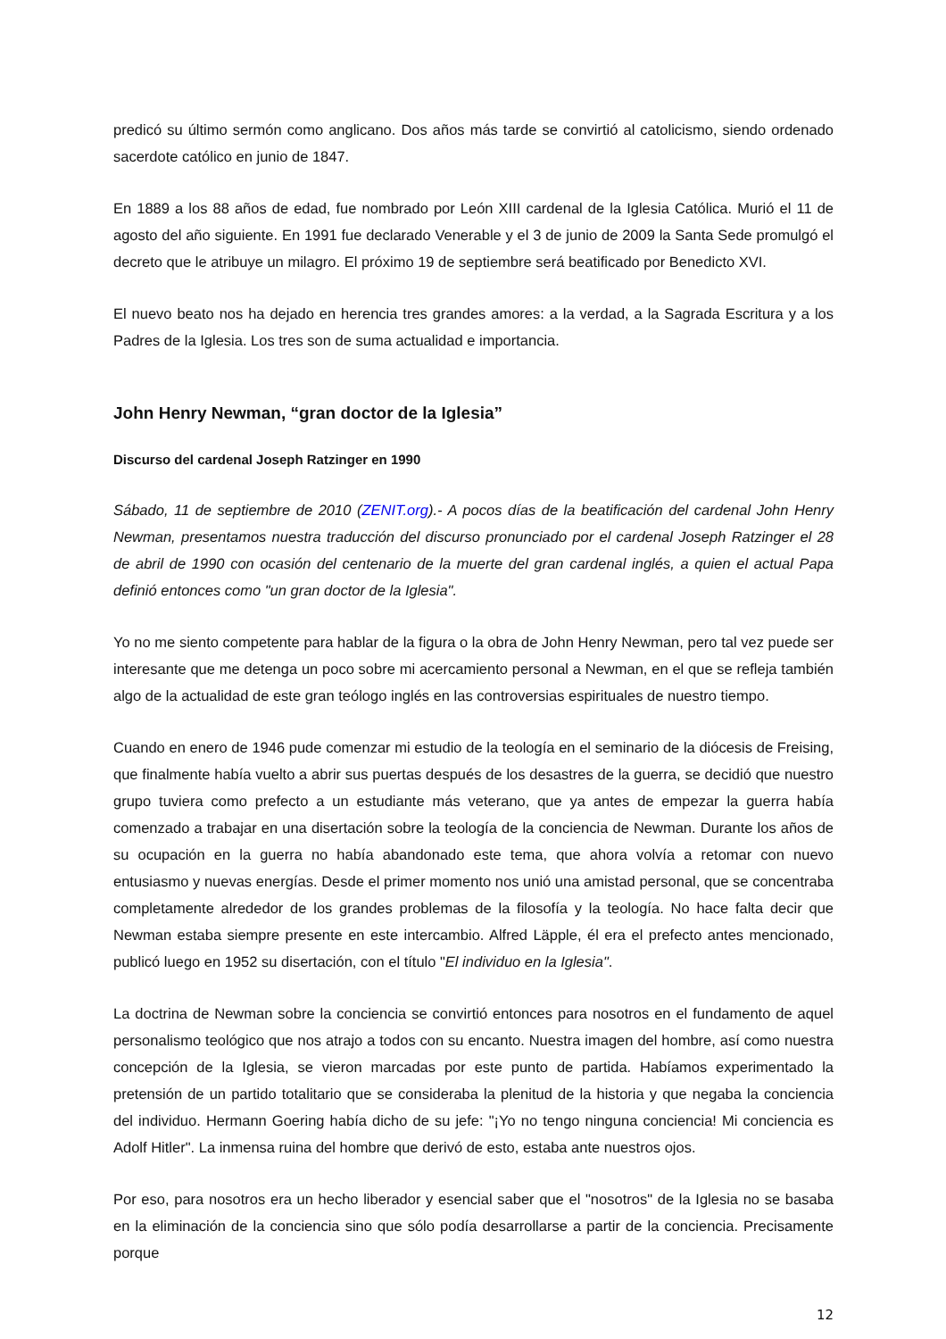predicó su último sermón como anglicano. Dos años más tarde se convirtió al catolicismo, siendo ordenado sacerdote católico en junio de 1847.
En 1889 a los 88 años de edad, fue nombrado por León XIII cardenal de la Iglesia Católica. Murió el 11 de agosto del año siguiente. En 1991 fue declarado Venerable y el 3 de junio de 2009 la Santa Sede promulgó el decreto que le atribuye un milagro. El próximo 19 de septiembre será beatificado por Benedicto XVI.
El nuevo beato nos ha dejado en herencia tres grandes amores: a la verdad, a la Sagrada Escritura y a los Padres de la Iglesia. Los tres son de suma actualidad e importancia.
John Henry Newman, “gran doctor de la Iglesia”
Discurso del cardenal Joseph Ratzinger en 1990
Sábado, 11 de septiembre de 2010 (ZENIT.org).- A pocos días de la beatificación del cardenal John Henry Newman, presentamos nuestra traducción del discurso pronunciado por el cardenal Joseph Ratzinger el 28 de abril de 1990 con ocasión del centenario de la muerte del gran cardenal inglés, a quien el actual Papa definió entonces como "un gran doctor de la Iglesia".
Yo no me siento competente para hablar de la figura o la obra de John Henry Newman, pero tal vez puede ser interesante que me detenga un poco sobre mi acercamiento personal a Newman, en el que se refleja también algo de la actualidad de este gran teólogo inglés en las controversias espirituales de nuestro tiempo.
Cuando en enero de 1946 pude comenzar mi estudio de la teología en el seminario de la diócesis de Freising, que finalmente había vuelto a abrir sus puertas después de los desastres de la guerra, se decidió que nuestro grupo tuviera como prefecto a un estudiante más veterano, que ya antes de empezar la guerra había comenzado a trabajar en una disertación sobre la teología de la conciencia de Newman. Durante los años de su ocupación en la guerra no había abandonado este tema, que ahora volvía a retomar con nuevo entusiasmo y nuevas energías. Desde el primer momento nos unió una amistad personal, que se concentraba completamente alrededor de los grandes problemas de la filosofía y la teología. No hace falta decir que Newman estaba siempre presente en este intercambio. Alfred Läpple, él era el prefecto antes mencionado, publicó luego en 1952 su disertación, con el título "El individuo en la Iglesia".
La doctrina de Newman sobre la conciencia se convirtió entonces para nosotros en el fundamento de aquel personalismo teológico que nos atrajo a todos con su encanto. Nuestra imagen del hombre, así como nuestra concepción de la Iglesia, se vieron marcadas por este punto de partida. Habíamos experimentado la pretensión de un partido totalitario que se consideraba la plenitud de la historia y que negaba la conciencia del individuo. Hermann Goering había dicho de su jefe: "¡Yo no tengo ninguna conciencia! Mi conciencia es Adolf Hitler". La inmensa ruina del hombre que derivó de esto, estaba ante nuestros ojos.
Por eso, para nosotros era un hecho liberador y esencial saber que el "nosotros" de la Iglesia no se basaba en la eliminación de la conciencia sino que sólo podía desarrollarse a partir de la conciencia. Precisamente porque
12